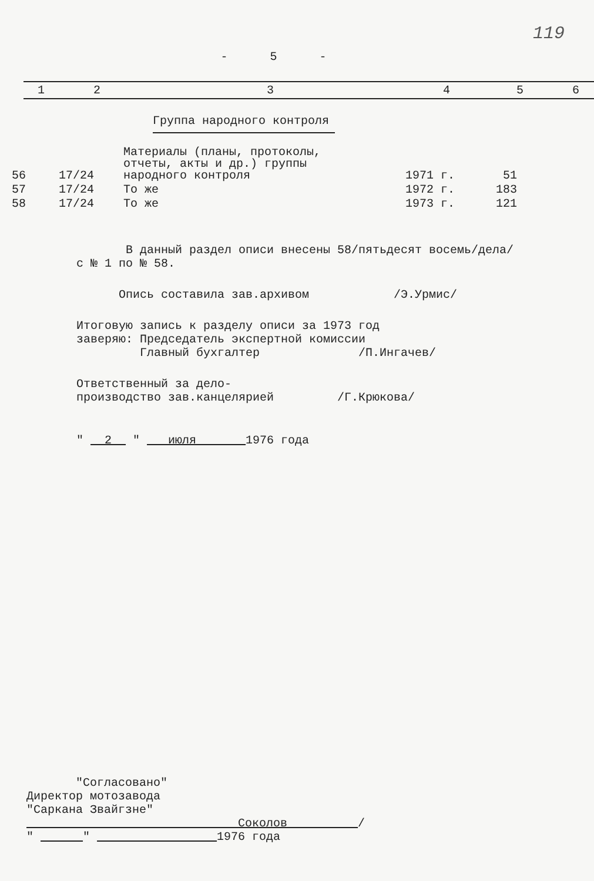119
- 5 -
| 1 | 2 | 3 | 4 | 5 | 6 |
| --- | --- | --- | --- | --- | --- |
Группа народного контроля
| 56 | 17/24 | Материалы (планы, протоколы, отчеты, акты и др.) группы народного контроля | 1971 г. | 51 |
| 57 | 17/24 | То же | 1972 г. | 183 |
| 58 | 17/24 | То же | 1973 г. | 121 |
В данный раздел описи внесены 58/пятьдесят восемь/дела/
с № 1 по № 58.
Опись составила зав.архивом /Э.Урмис/
Итоговую запись к разделу описи за 1973 год
заверяю: Председатель экспертной комиссии
Главный бухгалтер /П.Ингачев/
Ответственный за дело-
производство зав.канцелярией /Г.Крюкова/
" 2 " июля 1976 года
"Согласовано"
Директор мотозавода
"Саркана Звайгзне"
Соколов /
" " 1976 года